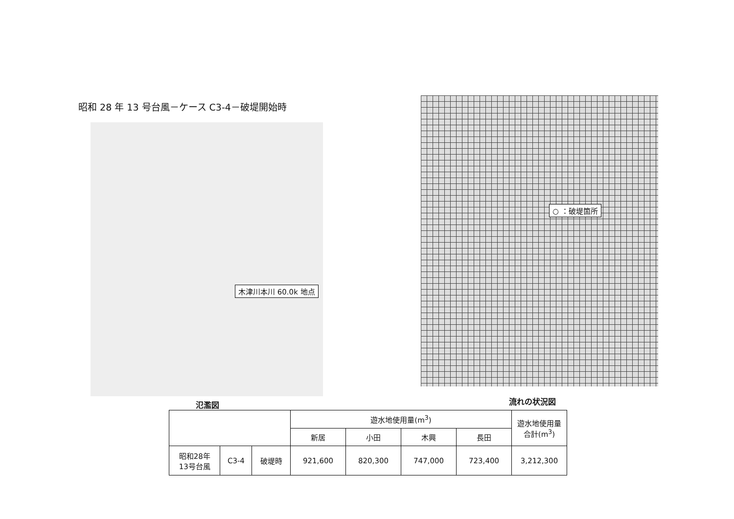昭和 28 年 13 号台風－ケース C3-4－破堤開始時
木津川本川 60.0k 地点
○ ：破堤箇所
氾濫図 流れの状況図
| | | | 遊水地使用量(m<sup>3</sup>) | | | | 遊水地使用量 合計(m<sup>3</sup>) |
| --- | --- | --- | --- | --- | --- | --- | --- |
| | | | 新居 | 小田 | 木興 | 長田 | |
| 昭和28年 13号台風 | C3-4 | 破堤時 | 921,600 | 820,300 | 747,000 | 723,400 | 3,212,300 |